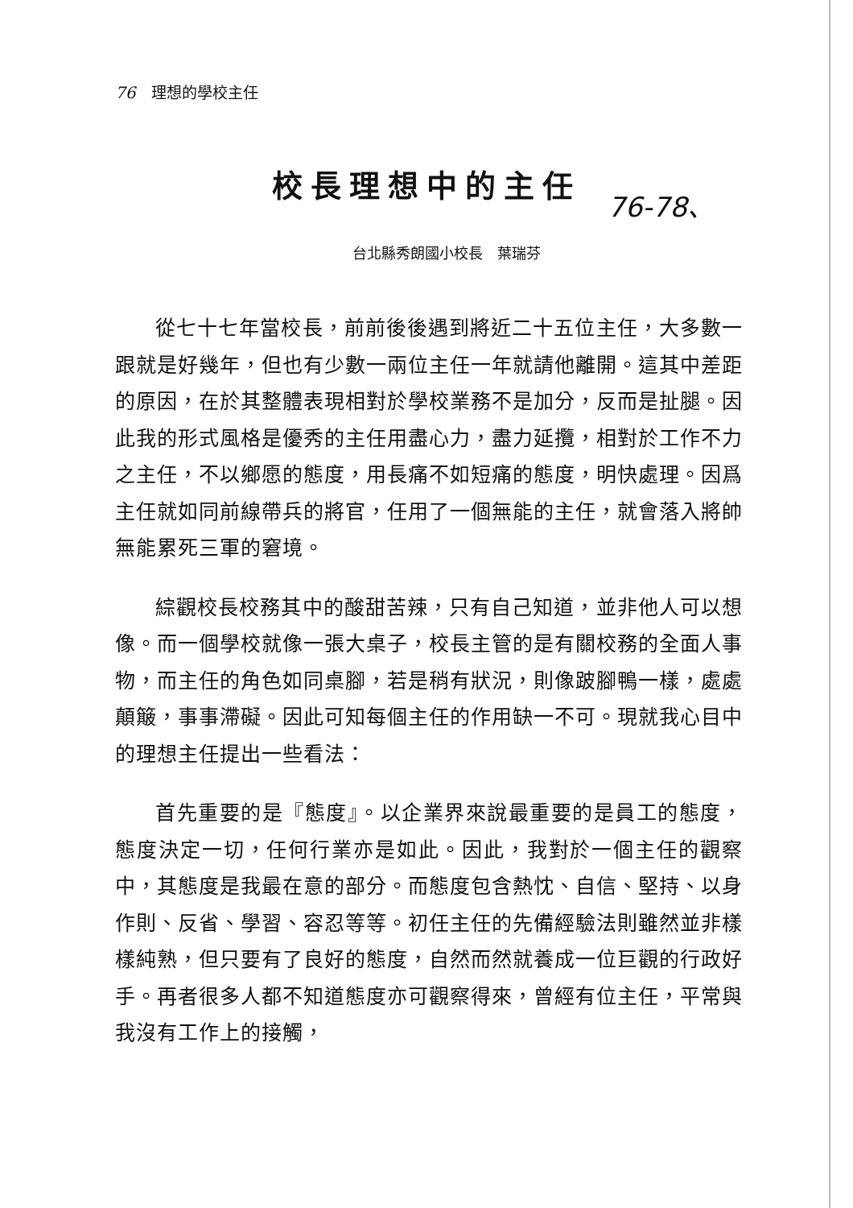76 理想的學校主任
校長理想中的主任
76-78、
台北縣秀朗國小校長　葉瑞芬
從七十七年當校長，前前後後遇到將近二十五位主任，大多數一跟就是好幾年，但也有少數一兩位主任一年就請他離開。這其中差距的原因，在於其整體表現相對於學校業務不是加分，反而是扯腿。因此我的形式風格是優秀的主任用盡心力，盡力延攬，相對於工作不力之主任，不以鄉愿的態度，用長痛不如短痛的態度，明快處理。因爲主任就如同前線帶兵的將官，任用了一個無能的主任，就會落入將帥無能累死三軍的窘境。
綜觀校長校務其中的酸甜苦辣，只有自己知道，並非他人可以想像。而一個學校就像一張大桌子，校長主管的是有關校務的全面人事物，而主任的角色如同桌腳，若是稍有狀況，則像跛腳鴨一樣，處處顛簸，事事滯礙。因此可知每個主任的作用缺一不可。現就我心目中的理想主任提出一些看法：
首先重要的是『態度』。以企業界來說最重要的是員工的態度，態度決定一切，任何行業亦是如此。因此，我對於一個主任的觀察中，其態度是我最在意的部分。而態度包含熱忱、自信、堅持、以身作則、反省、學習、容忍等等。初任主任的先備經驗法則雖然並非樣樣純熟，但只要有了良好的態度，自然而然就養成一位巨觀的行政好手。再者很多人都不知道態度亦可觀察得來，曾經有位主任，平常與我沒有工作上的接觸，